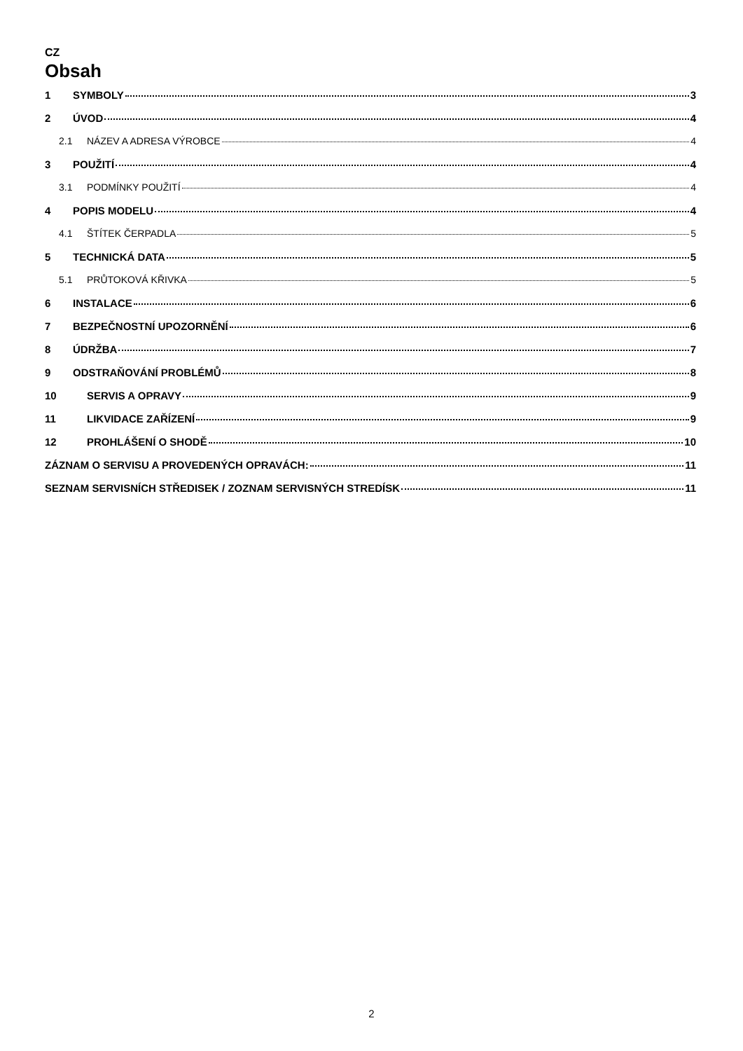CZ
Obsah
1 SYMBOLY 3
2 ÚVOD 4
2.1 NÁZEV A ADRESA VÝROBCE 4
3 POUŽITÍ 4
3.1 PODMÍNKY POUŽITÍ 4
4 POPIS MODELU 4
4.1 ŠTÍTEK ČERPADLA 5
5 TECHNICKÁ DATA 5
5.1 PRŮTOKOVÁ KŘIVKA 5
6 INSTALACE 6
7 BEZPEČNOSTNÍ UPOZORNĚNÍ 6
8 ÚDRŽBA 7
9 ODSTRAŇOVÁNÍ PROBLÉMŮ 8
10 SERVIS A OPRAVY 9
11 LIKVIDACE ZAŘÍZENÍ 9
12 PROHLÁŠENÍ O SHODĚ 10
ZÁZNAM O SERVISU A PROVEDENÝCH OPRAVÁCH: 11
SEZNAM SERVISNÍCH STŘEDISEK / ZOZNAM SERVISNÝCH STREDÍSK 11
2